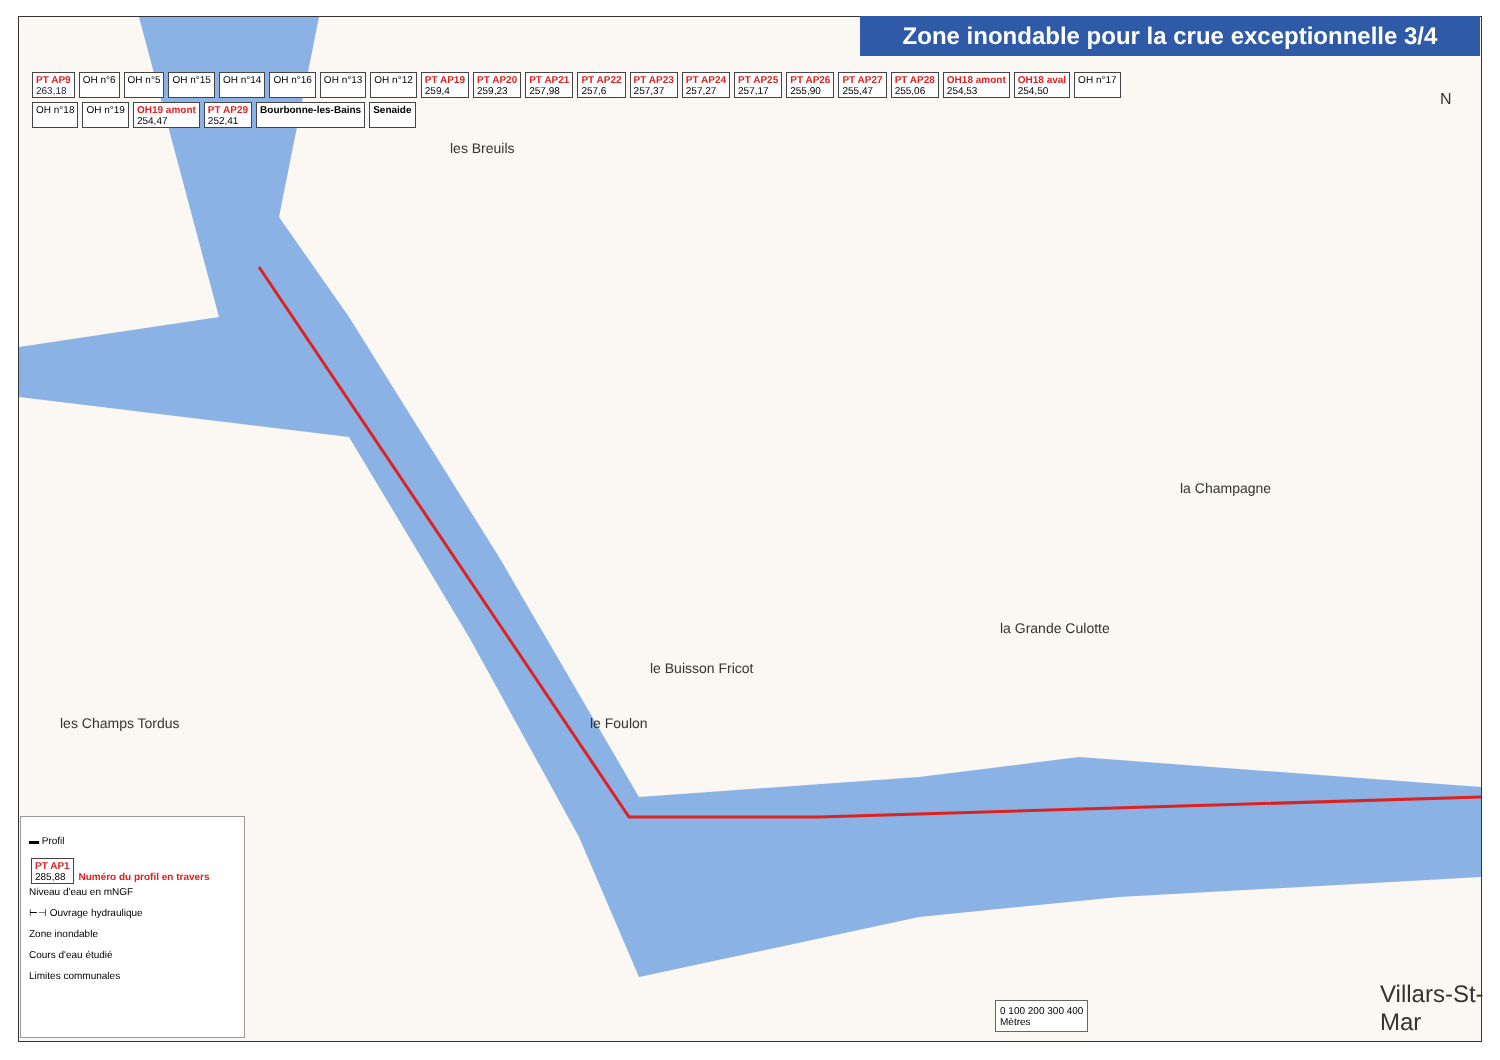Zone inondable pour la crue exceptionnelle 3/4
PT AP9
263,18 OH n°6 OH n°5 OH n°15 OH n°14 OH n°16 OH n°13 OH n°12 PT AP19
259,4 PT AP20
259,23 PT AP21
257,98 PT AP22
257,6 PT AP23
257,37 PT AP24
257,27 PT AP25
257,17 PT AP26
255,90 PT AP27
255,47 PT AP28
255,06 OH18 amont
254,53 OH18 aval
254,50 OH n°17 OH n°18 OH n°19 OH19 amont
254,47 PT AP29
252,41 Bourbonne-les-Bains Senaide
les Breuils
la Champagne
la Grande Culotte
le Buisson Fricot
les Champs Tordus le Foulon
Villars-St-Mar
N
▬ Profil
PT AP1
285,88 Numéro du profil en travers Niveau d'eau en mNGF
⊢⊣ Ouvrage hydraulique
Zone inondable
Cours d'eau étudié
Limites communales
0 100 200 300 400
Mètres